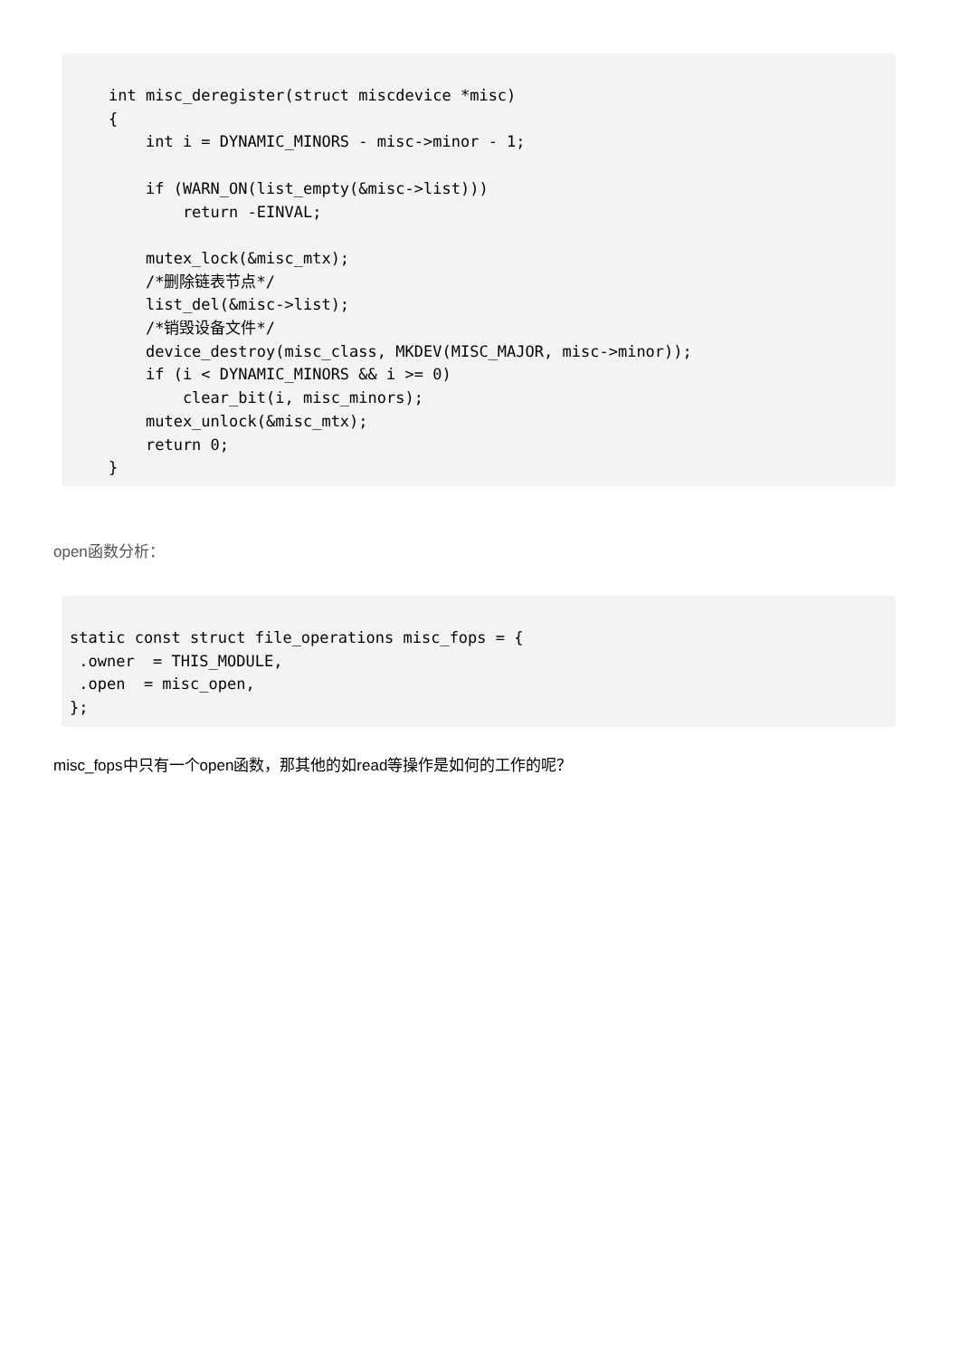int misc_deregister(struct miscdevice *misc)
{
    int i = DYNAMIC_MINORS - misc->minor - 1;

    if (WARN_ON(list_empty(&misc->list)))
        return -EINVAL;

    mutex_lock(&misc_mtx);
    /*删除链表节点*/
    list_del(&misc->list);
    /*销毁设备文件*/
    device_destroy(misc_class, MKDEV(MISC_MAJOR, misc->minor));
    if (i < DYNAMIC_MINORS && i >= 0)
        clear_bit(i, misc_minors);
    mutex_unlock(&misc_mtx);
    return 0;
}
open函数分析：
static const struct file_operations misc_fops = {
 .owner  = THIS_MODULE,
 .open  = misc_open,
};
misc_fops中只有一个open函数，那其他的如read等操作是如何的工作的呢？